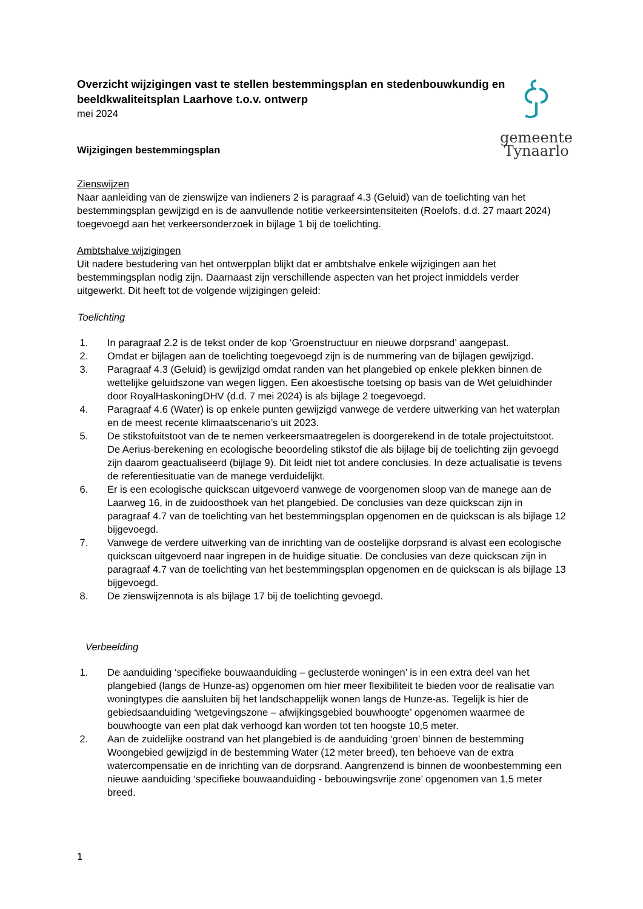gemeente Tynaarlo
Overzicht wijzigingen vast te stellen bestemmingsplan en stedenbouwkundig en beeldkwaliteitsplan Laarhove t.o.v. ontwerp
mei 2024
Wijzigingen bestemmingsplan
Zienswijzen
Naar aanleiding van de zienswijze van indieners 2 is paragraaf 4.3 (Geluid) van de toelichting van het bestemmingsplan gewijzigd en is de aanvullende notitie verkeersintensiteiten (Roelofs, d.d. 27 maart 2024) toegevoegd aan het verkeersonderzoek in bijlage 1 bij de toelichting.
Ambtshalve wijzigingen
Uit nadere bestudering van het ontwerpplan blijkt dat er ambtshalve enkele wijzigingen aan het bestemmingsplan nodig zijn. Daarnaast zijn verschillende aspecten van het project inmiddels verder uitgewerkt. Dit heeft tot de volgende wijzigingen geleid:
Toelichting
1. In paragraaf 2.2 is de tekst onder de kop ‘Groenstructuur en nieuwe dorpsrand’ aangepast.
2. Omdat er bijlagen aan de toelichting toegevoegd zijn is de nummering van de bijlagen gewijzigd.
3. Paragraaf 4.3 (Geluid) is gewijzigd omdat randen van het plangebied op enkele plekken binnen de wettelijke geluidszone van wegen liggen. Een akoestische toetsing op basis van de Wet geluidhinder door RoyalHaskoningDHV (d.d. 7 mei 2024) is als bijlage 2 toegevoegd.
4. Paragraaf 4.6 (Water) is op enkele punten gewijzigd vanwege de verdere uitwerking van het waterplan en de meest recente klimaatscenario’s uit 2023.
5. De stikstofuitstoot van de te nemen verkeersmaatregelen is doorgerekend in de totale projectuitstoot. De Aerius-berekening en ecologische beoordeling stikstof die als bijlage bij de toelichting zijn gevoegd zijn daarom geactualiseerd (bijlage 9). Dit leidt niet tot andere conclusies. In deze actualisatie is tevens de referentiesituatie van de manege verduidelijkt.
6. Er is een ecologische quickscan uitgevoerd vanwege de voorgenomen sloop van de manege aan de Laarweg 16, in de zuidoosthoek van het plangebied. De conclusies van deze quickscan zijn in paragraaf 4.7 van de toelichting van het bestemmingsplan opgenomen en de quickscan is als bijlage 12 bijgevoegd.
7. Vanwege de verdere uitwerking van de inrichting van de oostelijke dorpsrand is alvast een ecologische quickscan uitgevoerd naar ingrepen in de huidige situatie. De conclusies van deze quickscan zijn in paragraaf 4.7 van de toelichting van het bestemmingsplan opgenomen en de quickscan is als bijlage 13 bijgevoegd.
8. De zienswijzennota is als bijlage 17 bij de toelichting gevoegd.
Verbeelding
1. De aanduiding ‘specifieke bouwaanduiding – geclusterde woningen’ is in een extra deel van het plangebied (langs de Hunze-as) opgenomen om hier meer flexibiliteit te bieden voor de realisatie van woningtypes die aansluiten bij het landschappelijk wonen langs de Hunze-as. Tegelijk is hier de gebiedsaanduiding ‘wetgevingszone – afwijkingsgebied bouwhoogte’ opgenomen waarmee de bouwhoogte van een plat dak verhoogd kan worden tot ten hoogste 10,5 meter.
2. Aan de zuidelijke oostrand van het plangebied is de aanduiding ‘groen’ binnen de bestemming Woongebied gewijzigd in de bestemming Water (12 meter breed), ten behoeve van de extra watercompensatie en de inrichting van de dorpsrand. Aangrenzend is binnen de woonbestemming een nieuwe aanduiding ‘specifieke bouwaanduiding - bebouwingsvrije zone’ opgenomen van 1,5 meter breed.
1